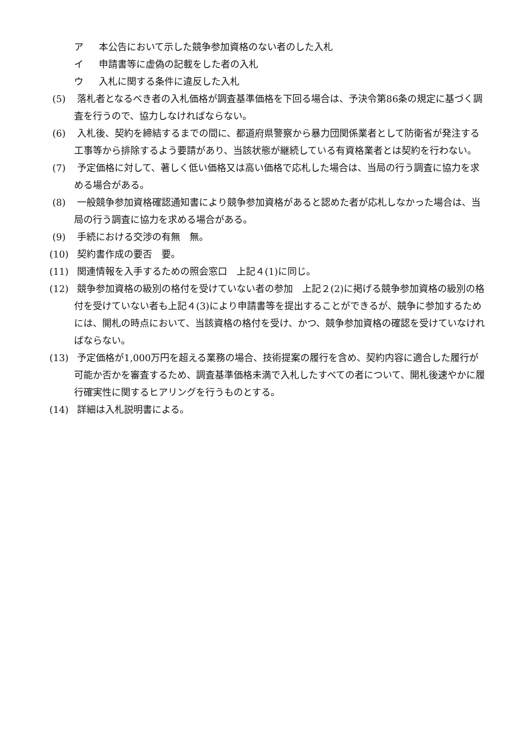ア 本公告において示した競争参加資格のない者のした入札
イ 申請書等に虚偽の記載をした者の入札
ウ 入札に関する条件に違反した入札
(5) 落札者となるべき者の入札価格が調査基準価格を下回る場合は、予決令第86条の規定に基づく調査を行うので、協力しなければならない。
(6) 入札後、契約を締結するまでの間に、都道府県警察から暴力団関係業者として防衛省が発注する工事等から排除するよう要請があり、当該状態が継続している有資格業者とは契約を行わない。
(7) 予定価格に対して、著しく低い価格又は高い価格で応札した場合は、当局の行う調査に協力を求める場合がある。
(8) 一般競争参加資格確認通知書により競争参加資格があると認めた者が応札しなかった場合は、当局の行う調査に協力を求める場合がある。
(9) 手続における交渉の有無　無。
(10) 契約書作成の要否　要。
(11) 関連情報を入手するための照会窓口　上記４(1)に同じ。
(12) 競争参加資格の級別の格付を受けていない者の参加　上記２(2)に掲げる競争参加資格の級別の格付を受けていない者も上記４(3)により申請書等を提出することができるが、競争に参加するためには、開札の時点において、当該資格の格付を受け、かつ、競争参加資格の確認を受けていなければならない。
(13) 予定価格が1,000万円を超える業務の場合、技術提案の履行を含め、契約内容に適合した履行が可能か否かを審査するため、調査基準価格未満で入札したすべての者について、開札後速やかに履行確実性に関するヒアリングを行うものとする。
(14) 詳細は入札説明書による。